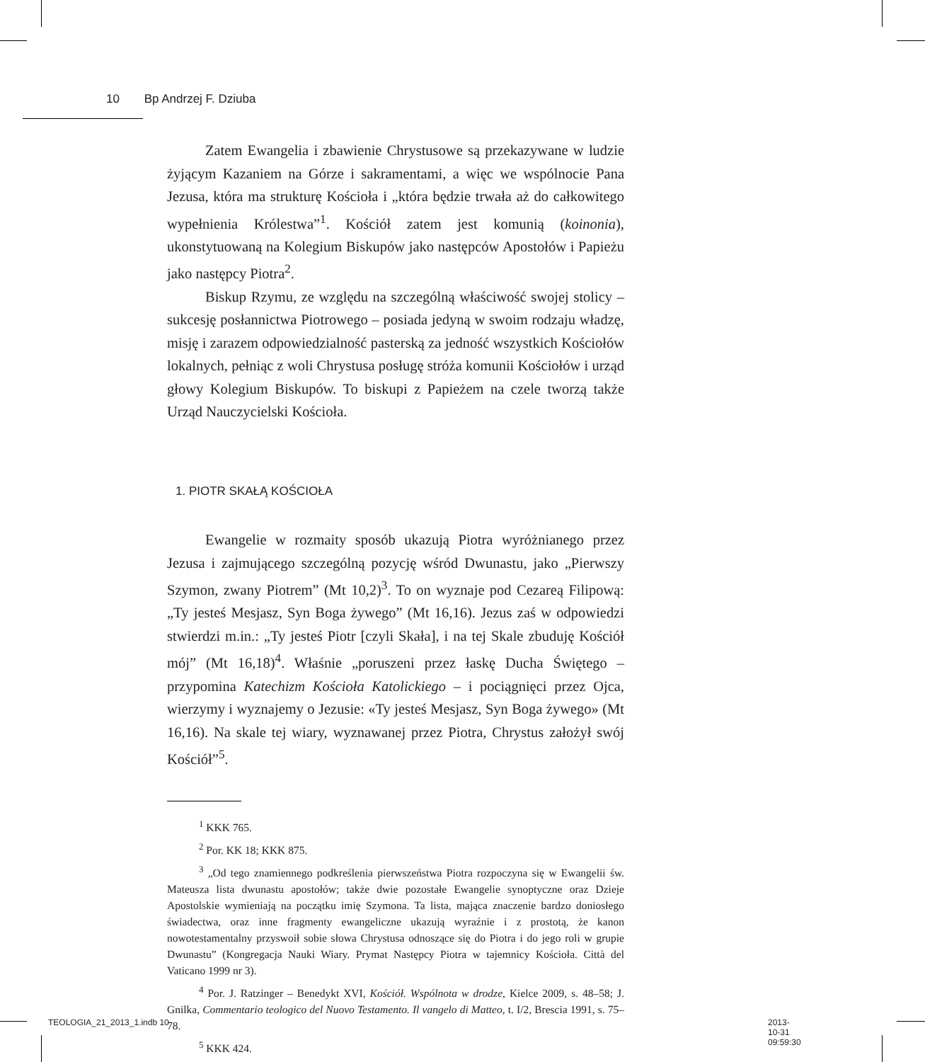10 Bp Andrzej F. Dziuba
Zatem Ewangelia i zbawienie Chrystusowe są przekazywane w ludzie żyjącym Kazaniem na Górze i sakramentami, a więc we wspólnocie Pana Jezusa, która ma strukturę Kościoła i „która będzie trwała aż do całkowitego wypełnienia Królestwa”<sup>1</sup>. Kościół zatem jest komunią (koinonia), ukonstytuowaną na Kolegium Biskupów jako następców Apostołów i Papieżu jako następcy Piotra<sup>2</sup>.
Biskup Rzymu, ze względu na szczególną właściwość swojej stolicy – sukcesję posłannictwa Piotrowego – posiada jedyną w swoim rodzaju władzę, misję i zarazem odpowiedzialność pasterską za jedność wszystkich Kościołów lokalnych, pełniąc z woli Chrystusa posługę stróża komunii Kościołów i urząd głowy Kolegium Biskupów. To biskupi z Papieżem na czele tworzą także Urząd Nauczycielski Kościoła.
1. PIOTR SKAŁĄ KOŚCIOŁA
Ewangelie w rozmaity sposób ukazują Piotra wyróżnianego przez Jezusa i zajmującego szczególną pozycję wśród Dwunastu, jako „Pierwszy Szymon, zwany Piotrem” (Mt 10,2)<sup>3</sup>. To on wyznaje pod Cezareą Filipową: „Ty jesteś Mesjasz, Syn Boga żywego” (Mt 16,16). Jezus zaś w odpowiedzi stwierdzi m.in.: „Ty jesteś Piotr [czyli Skała], i na tej Skale zbuduję Kościół mój” (Mt 16,18)<sup>4</sup>. Właśnie „poruszeni przez łaskę Ducha Świętego – przypomina Katechizm Kościoła Katolickiego – i pociągnięci przez Ojca, wierzymy i wyznajemy o Jezusie: «Ty jesteś Mesjasz, Syn Boga żywego» (Mt 16,16). Na skale tej wiary, wyznawanej przez Piotra, Chrystus założył swój Kościół”<sup>5</sup>.
<sup>1</sup> KKK 765.
<sup>2</sup> Por. KK 18; KKK 875.
<sup>3</sup> „Od tego znamiennego podkreślenia pierwszeństwa Piotra rozpoczyna się w Ewangelii św. Mateusza lista dwunastu apostołów; także dwie pozostałe Ewangelie synoptyczne oraz Dzieje Apostolskie wymieniają na początku imię Szymona. Ta lista, mająca znaczenie bardzo doniosłego świadectwa, oraz inne fragmenty ewangeliczne ukazują wyraźnie i z prostotą, że kanon nowotestamentalny przyswoił sobie słowa Chrystusa odnoszące się do Piotra i do jego roli w grupie Dwunastu” (Kongregacja Nauki Wiary. Prymat Następcy Piotra w tajemnicy Kościoła. Città del Vaticano 1999 nr 3).
<sup>4</sup> Por. J. Ratzinger – Benedykt XVI, Kościół. Wspólnota w drodze, Kielce 2009, s. 48–58; J. Gnilka, Commentario teologico del Nuovo Testamento. Il vangelo di Matteo, t. I/2, Brescia 1991, s. 75–78.
<sup>5</sup> KKK 424.
TEOLOGIA_21_2013_1.indb 10 2013-10-31 09:59:30